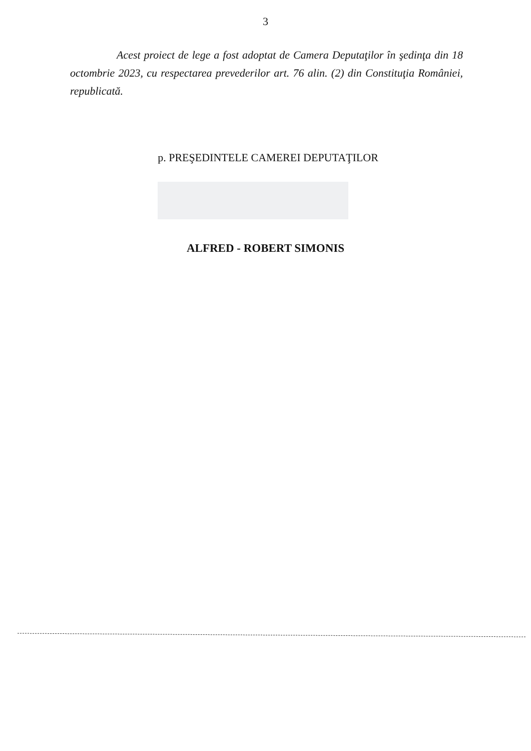3
Acest proiect de lege a fost adoptat de Camera Deputaţilor în şedinţa din 18 octombrie 2023, cu respectarea prevederilor art. 76 alin. (2) din Constituţia României, republicată.
p. PREŞEDINTELE CAMEREI DEPUTAŢILOR
ALFRED - ROBERT SIMONIS